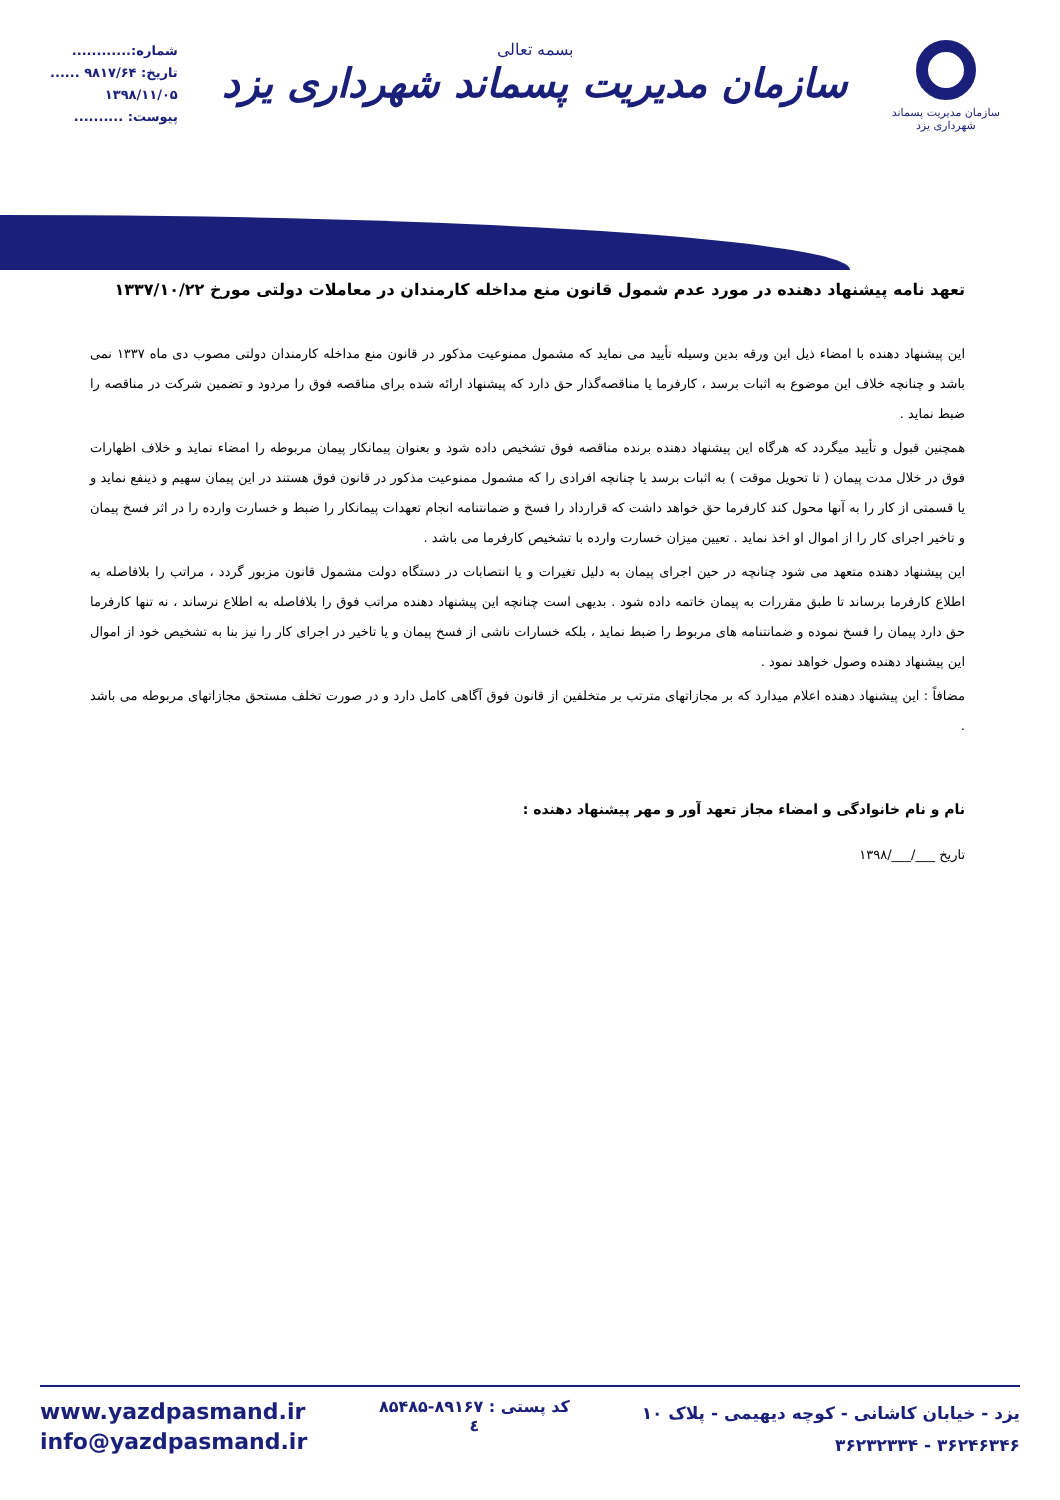شماره:............
تاریخ: ۹۸۱۷/۶۴ ......
۱۳۹۸/۱۱/۰۵
پیوست: ..........
بسمه تعالی
سازمان مدیریت پسماند شهرداری یزد
سازمان مدیریت پسماند
شهرداری یزد
تعهد نامه پیشنهاد دهنده در مورد عدم شمول قانون منع مداخله کارمندان در معاملات دولتی مورخ ۱۳۳۷/۱۰/۲۲
این پیشنهاد دهنده با امضاء ذیل این ورقه بدین وسیله تأیید می نماید که مشمول ممنوعیت مذکور در قانون منع مداخله کارمندان دولتی مصوب دی ماه ۱۳۳۷ نمی باشد و چنانچه خلاف این موضوع به اثبات برسد ، کارفرما یا مناقصه‌گذار حق دارد که پیشنهاد ارائه شده برای مناقصه فوق را مردود و تضمین شرکت در مناقصه را ضبط نماید .
همچنین قبول و تأیید میگردد که هرگاه این پیشنهاد دهنده برنده مناقصه فوق تشخیص داده شود و بعنوان پیمانکار پیمان مربوطه را امضاء نماید و خلاف اظهارات فوق در خلال مدت پیمان ( تا تحویل موقت ) به اثبات برسد یا چنانچه افرادی را که مشمول ممنوعیت مذکور در قانون فوق هستند در این پیمان سهیم و ذینفع نماید و یا قسمتی از کار را به آنها محول کند کارفرما حق خواهد داشت که قرارداد را فسخ و ضمانتنامه انجام تعهدات پیمانکار را ضبط و خسارت وارده را در اثر فسخ پیمان و تاخیر اجرای کار را از اموال او اخذ نماید . تعیین میزان خسارت وارده با تشخیص کارفرما می باشد .
این پیشنهاد دهنده متعهد می شود چنانچه در حین اجرای پیمان به دلیل تغیرات و یا انتصابات در دستگاه دولت مشمول قانون مزبور گردد ، مراتب را بلافاصله به اطلاع کارفرما برساند تا طبق مقررات به پیمان خاتمه داده شود . بدیهی است چنانچه این پیشنهاد دهنده مراتب فوق را بلافاصله به اطلاع نرساند ، نه تنها کارفرما حق دارد پیمان را فسخ نموده و ضمانتنامه های مربوط را ضبط نماید ، بلکه خسارات ناشی از فسخ پیمان و یا تاخیر در اجرای کار را نیز بنا به تشخیص خود از اموال این پیشنهاد دهنده وصول خواهد نمود .
مضافاً : این پیشنهاد دهنده اعلام میدارد که بر مجازاتهای مترتب بر متخلفین از قانون فوق آگاهی کامل دارد و در صورت تخلف مستحق مجازاتهای مربوطه می باشد .
نام و نام خانوادگی و امضاء مجاز تعهد آور و مهر پیشنهاد دهنده :
تاریخ ___/___/۱۳۹۸
www.yazdpasmand.ir
info@yazdpasmand.ir
کد پستی : ۸۹۱۶۷-۸۵۴۸۵
٤
یزد - خیابان کاشانی - کوچه دیهیمی - پلاک ۱۰
۳۶۲۴۶۳۴۶ - ۳۶۲۳۲۳۳۴